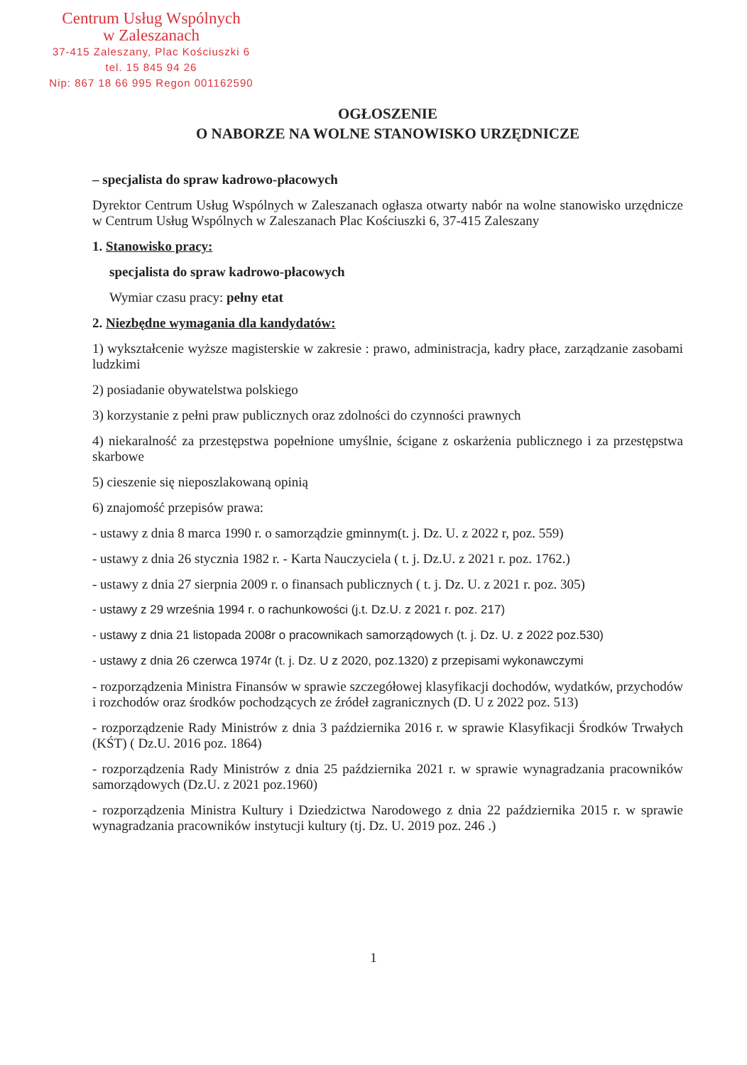Centrum Usług Wspólnych
w Zaleszanach
37-415 Zaleszany, Plac Kościuszki 6
tel. 15 845 94 26
Nip: 867 18 66 995 Regon 001162590
OGŁOSZENIE
O NABORZE NA WOLNE STANOWISKO URZĘDNICZE
– specjalista do spraw kadrowo-płacowych
Dyrektor Centrum Usług Wspólnych w Zaleszanach ogłasza otwarty nabór na wolne stanowisko urzędnicze w Centrum Usług Wspólnych w Zaleszanach Plac Kościuszki 6, 37-415 Zaleszany
1. Stanowisko pracy:
specjalista do spraw kadrowo-płacowych
Wymiar czasu pracy: pełny etat
2. Niezbędne wymagania dla kandydatów:
1) wykształcenie wyższe magisterskie w zakresie : prawo, administracja, kadry płace, zarządzanie zasobami ludzkimi
2) posiadanie obywatelstwa polskiego
3) korzystanie z pełni praw publicznych oraz zdolności do czynności prawnych
4) niekaralność za przestępstwa popełnione umyślnie, ścigane z oskarżenia publicznego i za przestępstwa skarbowe
5) cieszenie się nieposzlakowaną opinią
6) znajomość przepisów prawa:
- ustawy z dnia 8 marca 1990 r. o samorządzie gminnym(t. j. Dz. U. z 2022 r, poz. 559)
- ustawy z dnia 26 stycznia 1982 r. - Karta Nauczyciela ( t. j. Dz.U. z 2021 r. poz. 1762.)
- ustawy z dnia 27 sierpnia 2009 r. o finansach publicznych ( t. j. Dz. U. z 2021 r. poz. 305)
- ustawy z 29 września 1994 r. o rachunkowości (j.t. Dz.U. z 2021 r. poz. 217)
- ustawy z dnia 21 listopada 2008r o pracownikach samorządowych (t. j. Dz. U. z 2022 poz.530)
- ustawy z dnia 26 czerwca 1974r (t. j. Dz. U z 2020, poz.1320) z przepisami wykonawczymi
- rozporządzenia Ministra Finansów w sprawie szczegółowej klasyfikacji dochodów, wydatków, przychodów i rozchodów oraz środków pochodzących ze źródeł zagranicznych (D. U z 2022 poz. 513)
- rozporządzenie Rady Ministrów z dnia 3 października 2016 r. w sprawie Klasyfikacji Środków Trwałych (KŚT) ( Dz.U. 2016 poz. 1864)
- rozporządzenia Rady Ministrów z dnia 25 października 2021 r. w sprawie wynagradzania pracowników samorządowych (Dz.U. z 2021 poz.1960)
- rozporządzenia Ministra Kultury i Dziedzictwa Narodowego z dnia 22 października 2015 r. w sprawie wynagradzania pracowników instytucji kultury (tj. Dz. U. 2019 poz. 246 .)
1